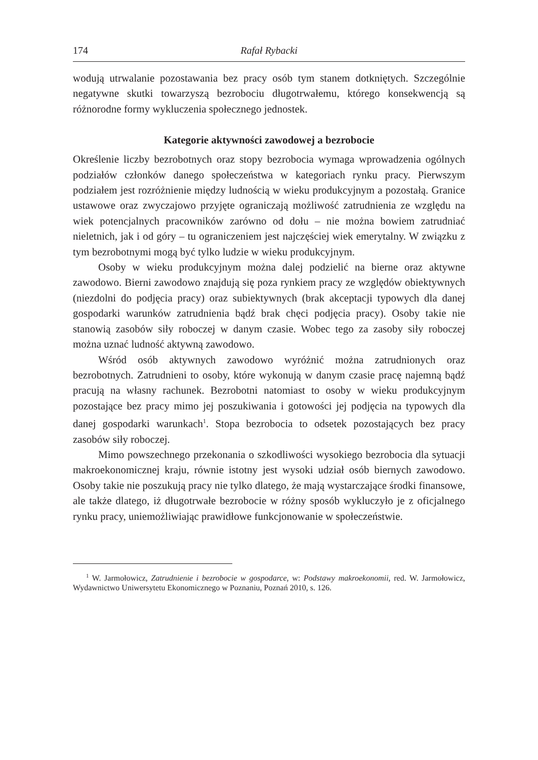174 Rafał Rybacki
wodują utrwalanie pozostawania bez pracy osób tym stanem dotkniętych. Szczególnie negatywne skutki towarzyszą bezrobociu długotrwałemu, którego konsekwencją są różnorodne formy wykluczenia społecznego jednostek.
Kategorie aktywności zawodowej a bezrobocie
Określenie liczby bezrobotnych oraz stopy bezrobocia wymaga wprowadzenia ogólnych podziałów członków danego społeczeństwa w kategoriach rynku pracy. Pierwszym podziałem jest rozróżnienie między ludnością w wieku produkcyjnym a pozostałą. Granice ustawowe oraz zwyczajowo przyjęte ograniczają możliwość zatrudnienia ze względu na wiek potencjalnych pracowników zarówno od dołu – nie można bowiem zatrudniać nieletnich, jak i od góry – tu ograniczeniem jest najczęściej wiek emerytalny. W związku z tym bezrobotnymi mogą być tylko ludzie w wieku produkcyjnym.
Osoby w wieku produkcyjnym można dalej podzielić na bierne oraz aktywne zawodowo. Bierni zawodowo znajdują się poza rynkiem pracy ze względów obiektywnych (niezdolni do podjęcia pracy) oraz subiektywnych (brak akceptacji typowych dla danej gospodarki warunków zatrudnienia bądź brak chęci podjęcia pracy). Osoby takie nie stanowią zasobów siły roboczej w danym czasie. Wobec tego za zasoby siły roboczej można uznać ludność aktywną zawodowo.
Wśród osób aktywnych zawodowo wyróżnić można zatrudnionych oraz bezrobotnych. Zatrudnieni to osoby, które wykonują w danym czasie pracę najemną bądź pracują na własny rachunek. Bezrobotni natomiast to osoby w wieku produkcyjnym pozostające bez pracy mimo jej poszukiwania i gotowości jej podjęcia na typowych dla danej gospodarki warunkach<sup>1</sup>. Stopa bezrobocia to odsetek pozostających bez pracy zasobów siły roboczej.
Mimo powszechnego przekonania o szkodliwości wysokiego bezrobocia dla sytuacji makroekonomicznej kraju, równie istotny jest wysoki udział osób biernych zawodowo. Osoby takie nie poszukują pracy nie tylko dlatego, że mają wystarczające środki finansowe, ale także dlatego, iż długotrwałe bezrobocie w różny sposób wykluczyło je z oficjalnego rynku pracy, uniemożliwiając prawidłowe funkcjonowanie w społeczeństwie.
<sup>1</sup> W. Jarmołowicz, Zatrudnienie i bezrobocie w gospodarce, w: Podstawy makroekonomii, red. W. Jarmołowicz, Wydawnictwo Uniwersytetu Ekonomicznego w Poznaniu, Poznań 2010, s. 126.